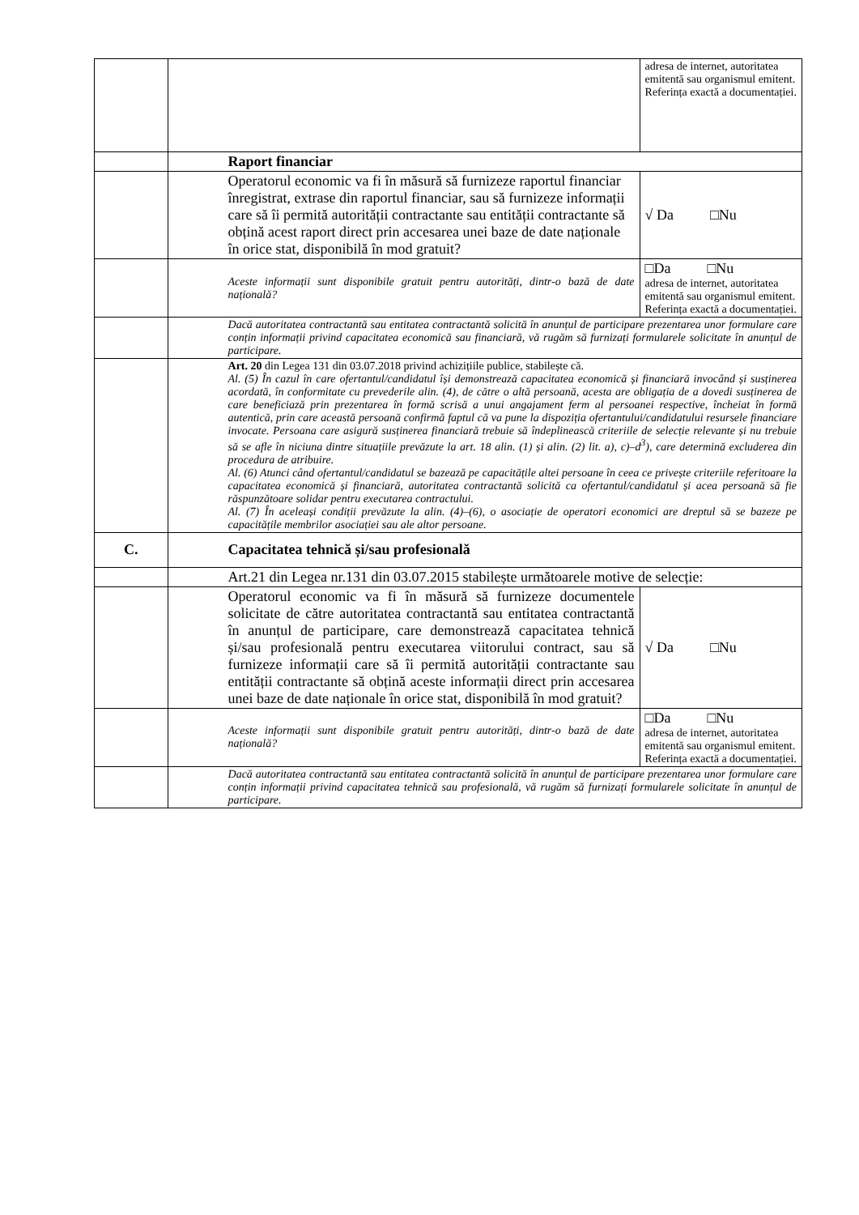| | | adresa de internet, autoritatea emitentă sau organismul emitent. Referința exactă a documentației. |
| | Raport financiar | |
| | Operatorul economic va fi în măsură să furnizeze raportul financiar înregistrat, extrase din raportul financiar, sau să furnizeze informații care să îi permită autorității contractante sau entității contractante să obțină acest raport direct prin accesarea unei baze de date naționale în orice stat, disponibilă în mod gratuit? | √ Da □Nu |
| | Aceste informații sunt disponibile gratuit pentru autorități, dintr-o bază de date națională? | □Da □Nu adresa de internet, autoritatea emitentă sau organismul emitent. Referința exactă a documentației. |
| | Dacă autoritatea contractantă sau entitatea contractantă solicită în anunțul de participare prezentarea unor formulare care conțin informații privind capacitatea economică sau financiară, vă rugăm să furnizați formularele solicitate în anunțul de participare. | |
| | Art. 20 din Legea 131 din 03.07.2018 privind achizițiile publice, stabilește că. Al. (5) În cazul în care ofertantul/candidatul își demonstrează capacitatea economică și financiară invocând și susținerea acordată, în conformitate cu prevederile alin. (4), de către o altă persoană, acesta are obligația de a dovedi susținerea de care beneficiază prin prezentarea în formă scrisă a unui angajament ferm al persoanei respective, încheiat în formă autentică, prin care această persoană confirmă faptul că va pune la dispoziția ofertantului/candidatului resursele financiare invocate. Persoana care asigură susținerea financiară trebuie să îndeplinească criteriile de selecție relevante și nu trebuie să se afle în niciuna dintre situațiile prevăzute la art. 18 alin. (1) și alin. (2) lit. a), c)–d<sup>3</sup>), care determină excluderea din procedura de atribuire. Al. (6) Atunci când ofertantul/candidatul se bazează pe capacitățile altei persoane în ceea ce privește criteriile referitoare la capacitatea economică și financiară, autoritatea contractantă solicită ca ofertantul/candidatul și acea persoană să fie răspunzătoare solidar pentru executarea contractului. Al. (7) În aceleași condiții prevăzute la alin. (4)–(6), o asociație de operatori economici are dreptul să se bazeze pe capacitățile membrilor asociației sau ale altor persoane. | |
| C. | Capacitatea tehnică și/sau profesională | |
| | Art.21 din Legea nr.131 din 03.07.2015 stabilește următoarele motive de selecție: | |
| | Operatorul economic va fi în măsură să furnizeze documentele solicitate de către autoritatea contractantă sau entitatea contractantă în anunțul de participare, care demonstrează capacitatea tehnică și/sau profesională pentru executarea viitorului contract, sau să furnizeze informații care să îi permită autorității contractante sau entității contractante să obțină aceste informații direct prin accesarea unei baze de date naționale în orice stat, disponibilă în mod gratuit? | √ Da □Nu |
| | Aceste informații sunt disponibile gratuit pentru autorități, dintr-o bază de date națională? | □Da □Nu adresa de internet, autoritatea emitentă sau organismul emitent. Referința exactă a documentației. |
| | Dacă autoritatea contractantă sau entitatea contractantă solicită în anunțul de participare prezentarea unor formulare care conțin informații privind capacitatea tehnică sau profesională, vă rugăm să furnizați formularele solicitate în anunțul de participare. | |